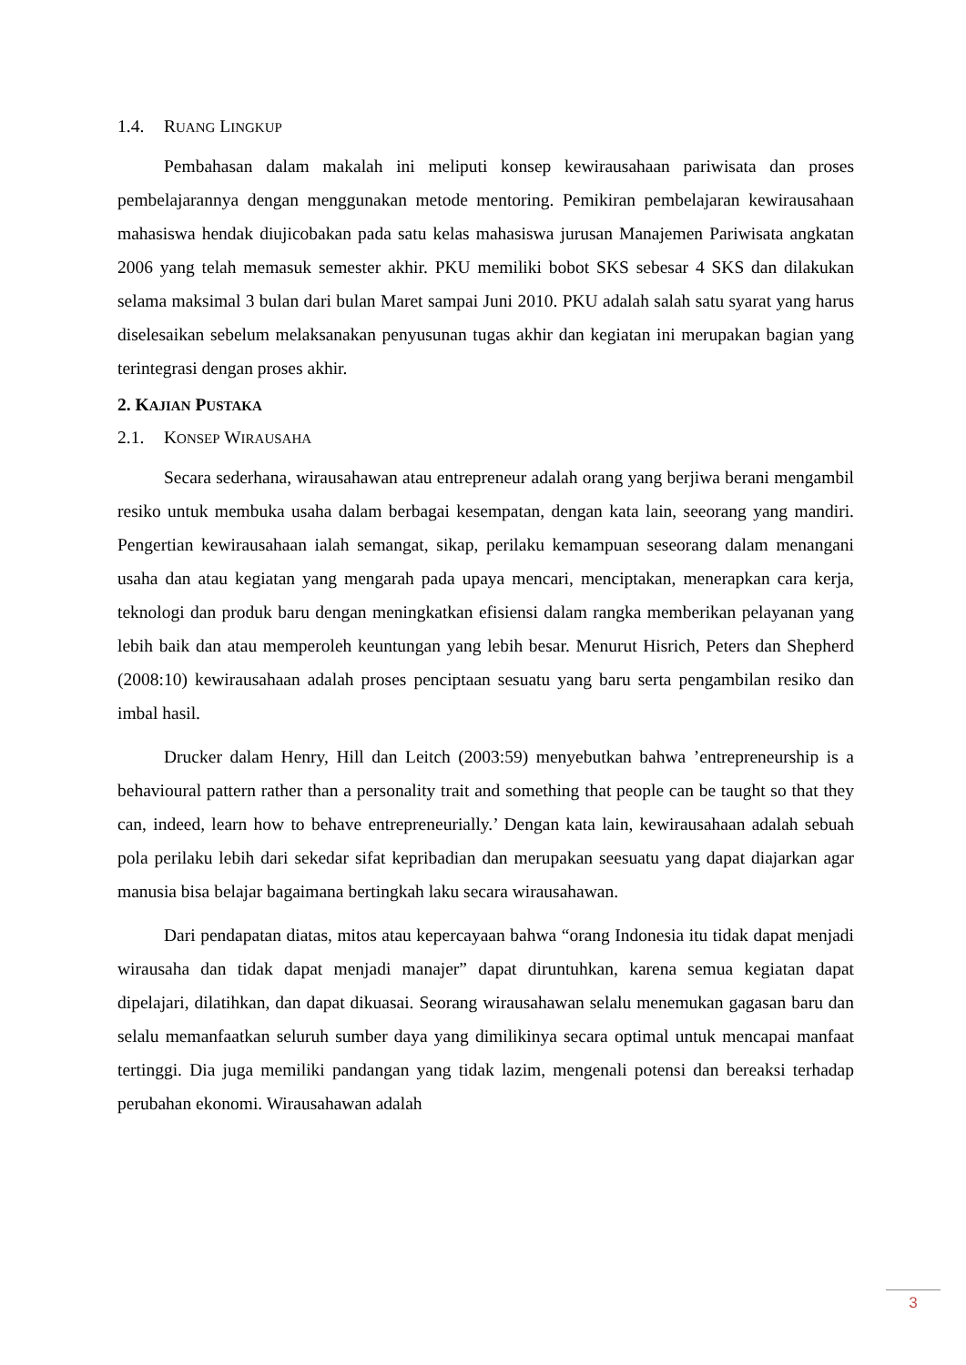1.4. RUANG LINGKUP
Pembahasan dalam makalah ini meliputi konsep kewirausahaan pariwisata dan proses pembelajarannya dengan menggunakan metode mentoring. Pemikiran pembelajaran kewirausahaan mahasiswa hendak diujicobakan pada satu kelas mahasiswa jurusan Manajemen Pariwisata angkatan 2006 yang telah memasuk semester akhir. PKU memiliki bobot SKS sebesar 4 SKS dan dilakukan selama maksimal 3 bulan dari bulan Maret sampai Juni 2010. PKU adalah salah satu syarat yang harus diselesaikan sebelum melaksanakan penyusunan tugas akhir dan kegiatan ini merupakan bagian yang terintegrasi dengan proses akhir.
2. KAJIAN PUSTAKA
2.1. KONSEP WIRAUSAHA
Secara sederhana, wirausahawan atau entrepreneur adalah orang yang berjiwa berani mengambil resiko untuk membuka usaha dalam berbagai kesempatan, dengan kata lain, seeorang yang mandiri. Pengertian kewirausahaan ialah semangat, sikap, perilaku kemampuan seseorang dalam menangani usaha dan atau kegiatan yang mengarah pada upaya mencari, menciptakan, menerapkan cara kerja, teknologi dan produk baru dengan meningkatkan efisiensi dalam rangka memberikan pelayanan yang lebih baik dan atau memperoleh keuntungan yang lebih besar. Menurut Hisrich, Peters dan Shepherd (2008:10) kewirausahaan adalah proses penciptaan sesuatu yang baru serta pengambilan resiko dan imbal hasil.
Drucker dalam Henry, Hill dan Leitch (2003:59) menyebutkan bahwa ’entrepreneurship is a behavioural pattern rather than a personality trait and something that people can be taught so that they can, indeed, learn how to behave entrepreneurially.’ Dengan kata lain, kewirausahaan adalah sebuah pola perilaku lebih dari sekedar sifat kepribadian dan merupakan seesuatu yang dapat diajarkan agar manusia bisa belajar bagaimana bertingkah laku secara wirausahawan.
Dari pendapatan diatas, mitos atau kepercayaan bahwa “orang Indonesia itu tidak dapat menjadi wirausaha dan tidak dapat menjadi manajer” dapat diruntuhkan, karena semua kegiatan dapat dipelajari, dilatihkan, dan dapat dikuasai. Seorang wirausahawan selalu menemukan gagasan baru dan selalu memanfaatkan seluruh sumber daya yang dimilikinya secara optimal untuk mencapai manfaat tertinggi. Dia juga memiliki pandangan yang tidak lazim, mengenali potensi dan bereaksi terhadap perubahan ekonomi. Wirausahawan adalah
3